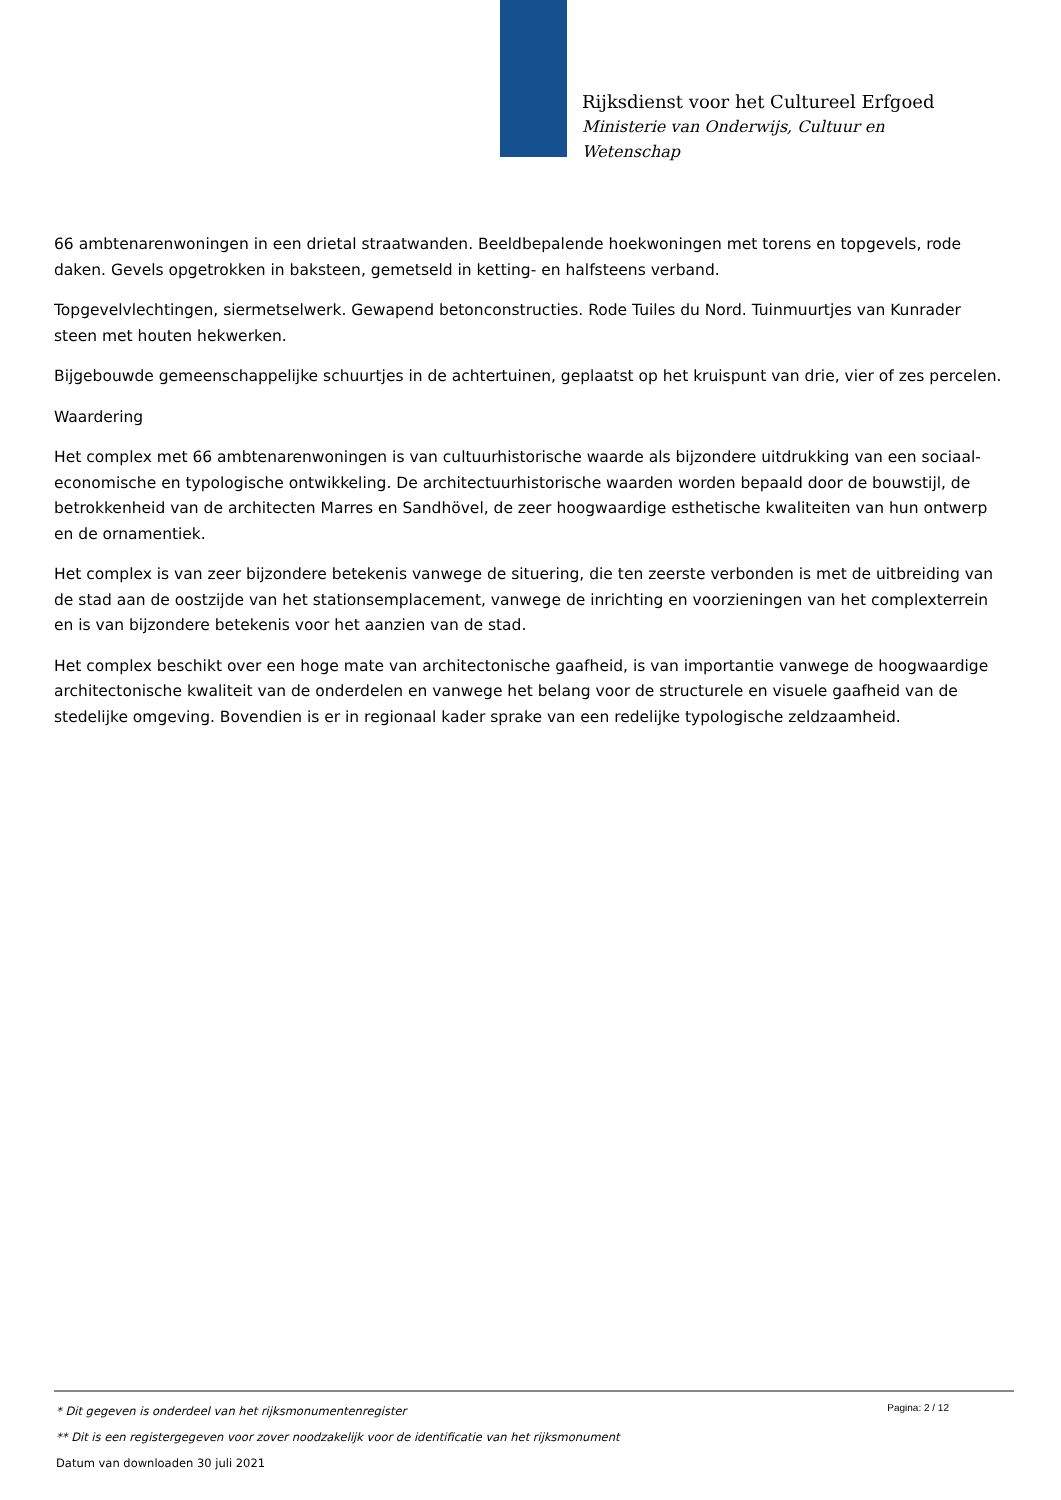Rijksdienst voor het Cultureel Erfgoed
Ministerie van Onderwijs, Cultuur en
Wetenschap
66 ambtenarenwoningen in een drietal straatwanden. Beeldbepalende hoekwoningen met torens en topgevels, rode daken. Gevels opgetrokken in baksteen, gemetseld in ketting- en halfsteens verband.
Topgevelvlechtingen, siermetselwerk. Gewapend betonconstructies. Rode Tuiles du Nord. Tuinmuurtjes van Kunrader steen met houten hekwerken.
Bijgebouwde gemeenschappelijke schuurtjes in de achtertuinen, geplaatst op het kruispunt van drie, vier of zes percelen.
Waardering
Het complex met 66 ambtenarenwoningen is van cultuurhistorische waarde als bijzondere uitdrukking van een sociaal-economische en typologische ontwikkeling. De architectuurhistorische waarden worden bepaald door de bouwstijl, de betrokkenheid van de architecten Marres en Sandhövel, de zeer hoogwaardige esthetische kwaliteiten van hun ontwerp en de ornamentiek.
Het complex is van zeer bijzondere betekenis vanwege de situering, die ten zeerste verbonden is met de uitbreiding van de stad aan de oostzijde van het stationsemplacement, vanwege de inrichting en voorzieningen van het complexterrein en is van bijzondere betekenis voor het aanzien van de stad.
Het complex beschikt over een hoge mate van architectonische gaafheid, is van importantie vanwege de hoogwaardige architectonische kwaliteit van de onderdelen en vanwege het belang voor de structurele en visuele gaafheid van de stedelijke omgeving. Bovendien is er in regionaal kader sprake van een redelijke typologische zeldzaamheid.
Pagina: 2 / 12
* Dit gegeven is onderdeel van het rijksmonumentenregister
** Dit is een registergegeven voor zover noodzakelijk voor de identificatie van het rijksmonument
Datum van downloaden 30 juli 2021